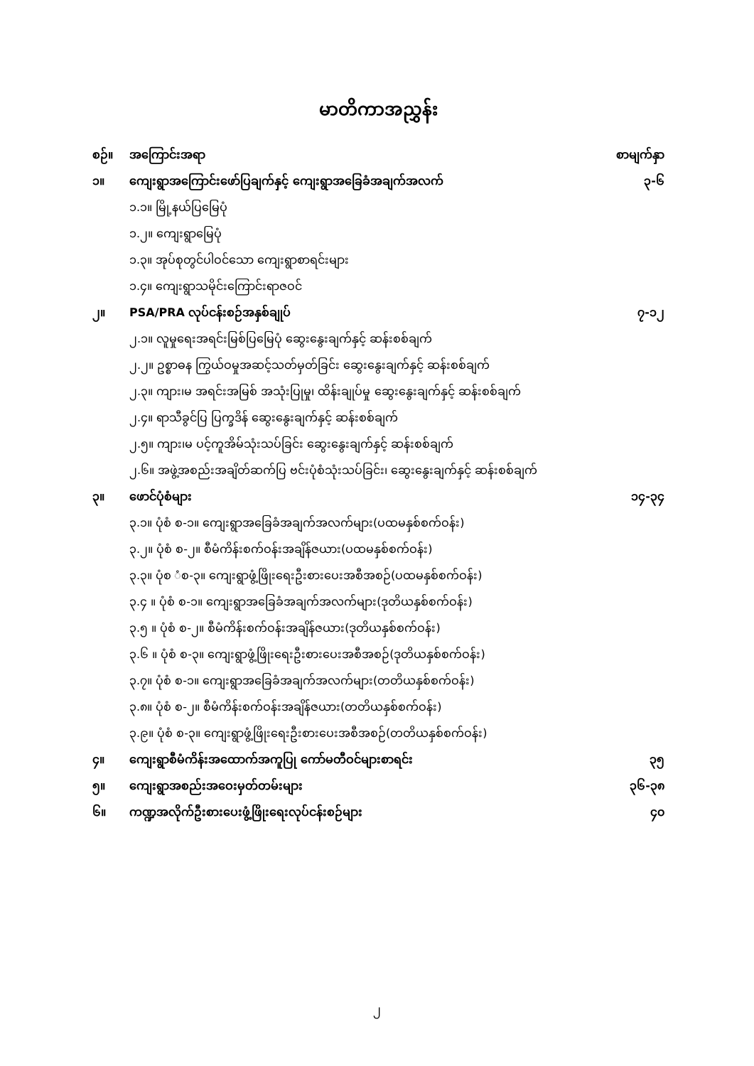မာတိကာအညွှန်း
စဉ်။ အကြောင်းအရာ စာမျက်နှာ
၁။ ကျေးရွာအကြောင်းဖော်ပြချက်နှင့် ကျေးရွာအခြေခံအချက်အလက် ၃-၆
၁.၁။ မြို့နယ်ပြမြေပုံ
၁.၂။ ကျေးရွာမြေပုံ
၁.၃။ အုပ်စုတွင်ပါဝင်သော ကျေးရွာစာရင်းများ
၁.၄။ ကျေးရွာသမိုင်းကြောင်းရာဇဝင်
၂။ PSA/PRA လုပ်ငန်းစဉ်အနှစ်ချုပ် ၇-၁၂
၂.၁။ လူမှုရေးအရင်းမြစ်ပြမြေပုံ ဆွေးနွေးချက်နှင့် ဆန်းစစ်ချက်
၂.၂။ ဥစ္စာဓန ကြွယ်ဝမှုအဆင့်သတ်မှတ်ခြင်း ဆွေးနွေးချက်နှင့် ဆန်းစစ်ချက်
၂.၃။ ကျား၊မ အရင်းအမြစ် အသုံးပြုမှု၊ ထိန်းချုပ်မှု ဆွေးနွေးချက်နှင့် ဆန်းစစ်ချက်
၂.၄။ ရာသီခွင်ပြ ပြက္ခဒိန် ဆွေးနွေးချက်နှင့် ဆန်းစစ်ချက်
၂.၅။ ကျား၊မ ပင့်ကူအိမ်သုံးသပ်ခြင်း ဆွေးနွေးချက်နှင့် ဆန်းစစ်ချက်
၂.၆။ အဖွဲ့အစည်းအချိတ်ဆက်ပြ ဗင်းပုံစံသုံးသပ်ခြင်း၊ ဆွေးနွေးချက်နှင့် ဆန်းစစ်ချက်
၃။ ဖောင်ပုံစံများ ၁၄-၃၄
၃.၁။ ပုံစံ စ-၁။ ကျေးရွာအခြေခံအချက်အလက်များ(ပထမနှစ်စက်ဝန်း)
၃.၂။ ပုံစံ စ-၂။ စီမံကိန်းစက်ဝန်းအချိန်ဇယား(ပထမနှစ်စက်ဝန်း)
၃.၃။ ပုံစ ံစ-၃။ ကျေးရွာဖွံ့ဖြိုးရေးဦးစားပေးအစီအစဉ်(ပထမနှစ်စက်ဝန်း)
၃.၄ ။ ပုံစံ စ-၁။ ကျေးရွာအခြေခံအချက်အလက်များ(ဒုတိယနှစ်စက်ဝန်း)
၃.၅ ။ ပုံစံ စ-၂။ စီမံကိန်းစက်ဝန်းအချိန်ဇယား(ဒုတိယနှစ်စက်ဝန်း)
၃.၆ ။ ပုံစံ စ-၃။ ကျေးရွာဖွံ့ဖြိုးရေးဦးစားပေးအစီအစဉ်(ဒုတိယနှစ်စက်ဝန်း)
၃.၇။ ပုံစံ စ-၁။ ကျေးရွာအခြေခံအချက်အလက်များ(တတိယနှစ်စက်ဝန်း)
၃.၈။ ပုံစံ စ-၂။ စီမံကိန်းစက်ဝန်းအချိန်ဇယား(တတိယနှစ်စက်ဝန်း)
၃.၉။ ပုံစံ စ-၃။ ကျေးရွာဖွံ့ဖြိုးရေးဦးစားပေးအစီအစဉ်(တတိယနှစ်စက်ဝန်း)
၄။ ကျေးရွာစီမံကိန်းအထောက်အကူပြု ကော်မတီဝင်များစာရင်း ၃၅
၅။ ကျေးရွာအစည်းအဝေးမှတ်တမ်းများ ၃၆-၃၈
၆။ ကဏ္ဍအလိုက်ဦးစားပေးဖွံ့ဖြိုးရေးလုပ်ငန်းစဉ်များ ၄၀
၂